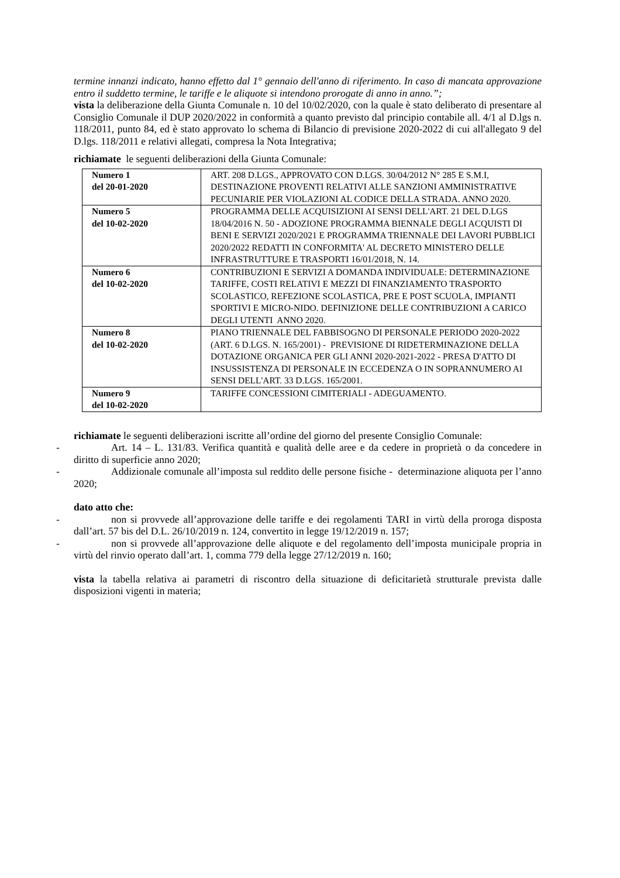termine innanzi indicato, hanno effetto dal 1° gennaio dell'anno di riferimento. In caso di mancata approvazione entro il suddetto termine, le tariffe e le aliquote si intendono prorogate di anno in anno.”;
vista la deliberazione della Giunta Comunale n. 10 del 10/02/2020, con la quale è stato deliberato di presentare al Consiglio Comunale il DUP 2020/2022 in conformità a quanto previsto dal principio contabile all. 4/1 al D.lgs n. 118/2011, punto 84, ed è stato approvato lo schema di Bilancio di previsione 2020-2022 di cui all'allegato 9 del D.lgs. 118/2011 e relativi allegati, compresa la Nota Integrativa;
richiamate le seguenti deliberazioni della Giunta Comunale:
| Numero 1 del 20-01-2020 | ART. 208 D.LGS., APPROVATO CON D.LGS. 30/04/2012 N° 285 E S.M.I, DESTINAZIONE PROVENTI RELATIVI ALLE SANZIONI AMMINISTRATIVE PECUNIARIE PER VIOLAZIONI AL CODICE DELLA STRADA. ANNO 2020. |
| Numero 5 del 10-02-2020 | PROGRAMMA DELLE ACQUISIZIONI AI SENSI DELL'ART. 21 DEL D.LGS 18/04/2016 N. 50 - ADOZIONE PROGRAMMA BIENNALE DEGLI ACQUISTI DI BENI E SERVIZI 2020/2021 E PROGRAMMA TRIENNALE DEI LAVORI PUBBLICI 2020/2022 REDATTI IN CONFORMITA' AL DECRETO MINISTERO DELLE INFRASTRUTTURE E TRASPORTI 16/01/2018, N. 14. |
| Numero 6 del 10-02-2020 | CONTRIBUZIONI E SERVIZI A DOMANDA INDIVIDUALE: DETERMINAZIONE TARIFFE, COSTI RELATIVI E MEZZI DI FINANZIAMENTO TRASPORTO SCOLASTICO, REFEZIONE SCOLASTICA, PRE E POST SCUOLA, IMPIANTI SPORTIVI E MICRO-NIDO. DEFINIZIONE DELLE CONTRIBUZIONI A CARICO DEGLI UTENTI ANNO 2020. |
| Numero 8 del 10-02-2020 | PIANO TRIENNALE DEL FABBISOGNO DI PERSONALE PERIODO 2020-2022 (ART. 6 D.LGS. N. 165/2001) - PREVISIONE DI RIDETERMINAZIONE DELLA DOTAZIONE ORGANICA PER GLI ANNI 2020-2021-2022 - PRESA D'ATTO DI INSUSSISTENZA DI PERSONALE IN ECCEDENZA O IN SOPRANNUMERO AI SENSI DELL'ART. 33 D.LGS. 165/2001. |
| Numero 9 del 10-02-2020 | TARIFFE CONCESSIONI CIMITERIALI - ADEGUAMENTO. |
richiamate le seguenti deliberazioni iscritte all’ordine del giorno del presente Consiglio Comunale:
- Art. 14 – L. 131/83. Verifica quantità e qualità delle aree e da cedere in proprietà o da concedere in diritto di superficie anno 2020;
- Addizionale comunale all’imposta sul reddito delle persone fisiche - determinazione aliquota per l’anno 2020;
dato atto che:
- non si provvede all’approvazione delle tariffe e dei regolamenti TARI in virtù della proroga disposta dall’art. 57 bis del D.L. 26/10/2019 n. 124, convertito in legge 19/12/2019 n. 157;
- non si provvede all’approvazione delle aliquote e del regolamento dell’imposta municipale propria in virtù del rinvio operato dall’art. 1, comma 779 della legge 27/12/2019 n. 160;
vista la tabella relativa ai parametri di riscontro della situazione di deficitarietà strutturale prevista dalle disposizioni vigenti in materia;